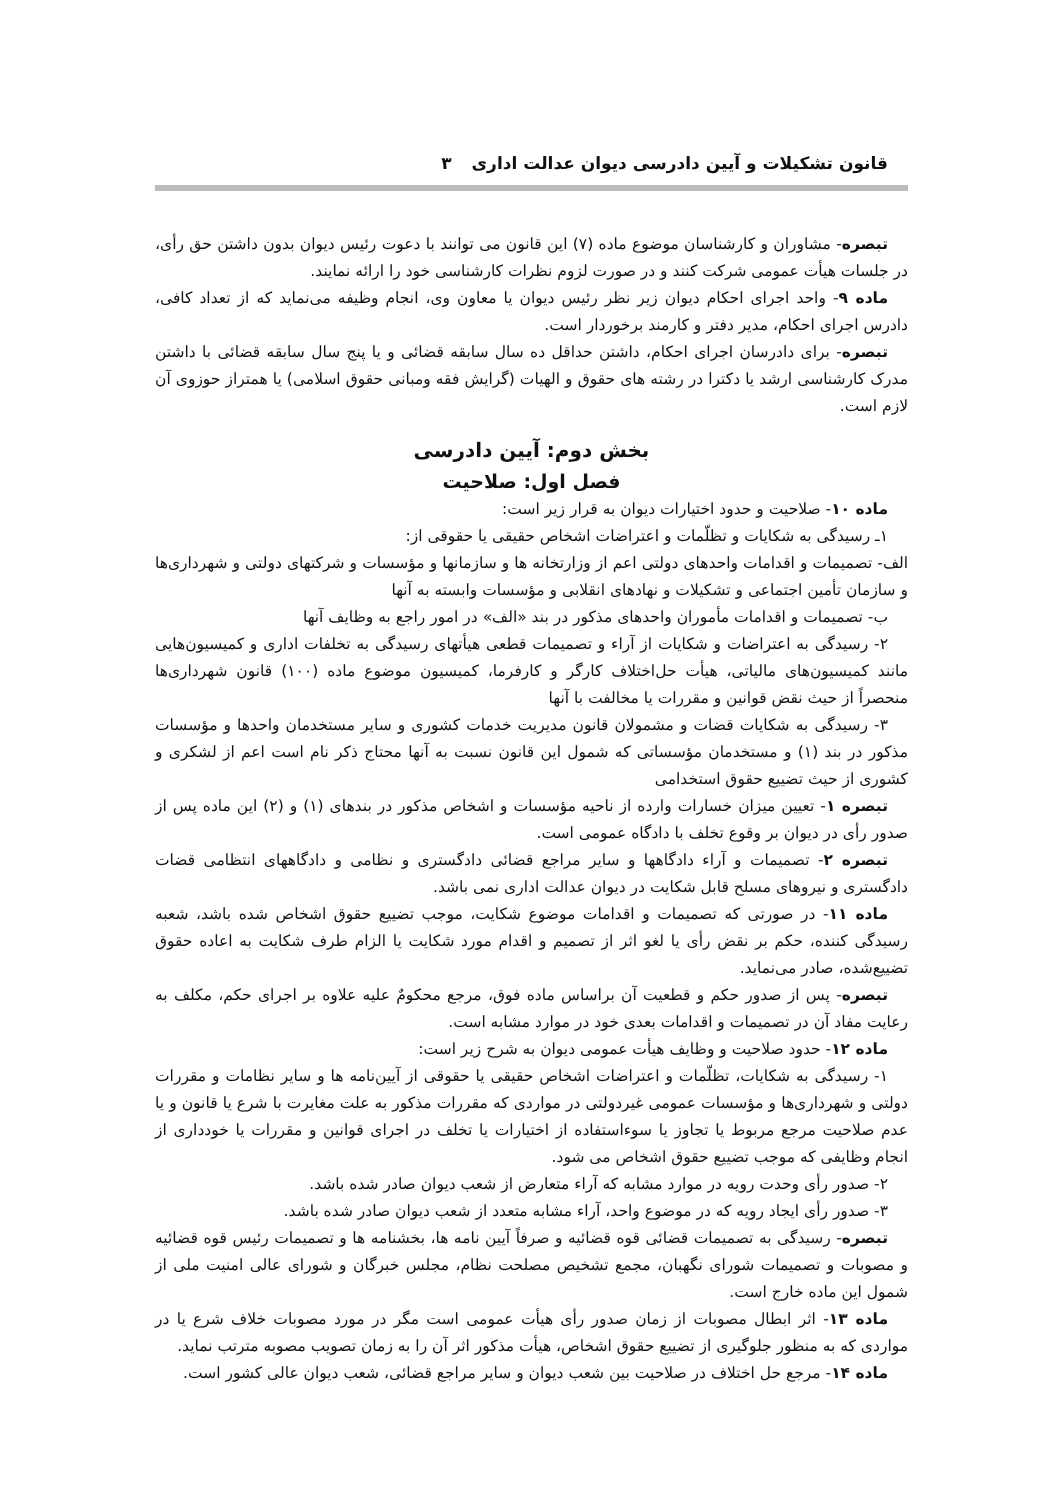قانون تشکیلات و آیین دادرسی دیوان عدالت اداری ۳
تبصره- مشاوران و کارشناسان موضوع ماده (۷) این قانون می توانند با دعوت رئیس دیوان بدون داشتن حق رأی، در جلسات هیأت عمومی شرکت کنند و در صورت لزوم نظرات کارشناسی خود را ارائه نمایند.
ماده ۹- واحد اجرای احکام دیوان زیر نظر رئیس دیوان یا معاون وی، انجام وظیفه می‌نماید که از تعداد کافی، دادرس اجرای احکام، مدیر دفتر و کارمند برخوردار است.
تبصره- برای دادرسان اجرای احکام، داشتن حداقل ده سال سابقه قضائی و یا پنج سال سابقه قضائی با داشتن مدرک کارشناسی ارشد یا دکترا در رشته های حقوق و الهیات (گرایش فقه ومبانی حقوق اسلامی) یا همتراز حوزوی آن لازم است.
بخش دوم: آیین دادرسی
فصل اول: صلاحیت
ماده ۱۰- صلاحیت و حدود اختیارات دیوان به قرار زیر است:
۱ـ رسیدگی به شکایات و تظلّمات و اعتراضات اشخاص حقیقی یا حقوقی از:
الف- تصمیمات و اقدامات واحدهای دولتی اعم از وزارتخانه ها و سازمانها و مؤسسات و شرکتهای دولتی و شهرداری‌ها و سازمان تأمین اجتماعی و تشکیلات و نهادهای انقلابی و مؤسسات وابسته به آنها
ب- تصمیمات و اقدامات مأموران واحدهای مذکور در بند «الف» در امور راجع به وظایف آنها
۲- رسیدگی به اعتراضات و شکایات از آراء و تصمیمات قطعی هیأتهای رسیدگی به تخلفات اداری و کمیسیون‌هایی مانند کمیسیون‌های مالیاتی، هیأت حل‌اختلاف کارگر و کارفرما، کمیسیون موضوع ماده (۱۰۰) قانون شهرداری‌ها منحصراً از حیث نقض قوانین و مقررات یا مخالفت با آنها
۳- رسیدگی به شکایات قضات و مشمولان قانون مدیریت خدمات کشوری و سایر مستخدمان واحدها و مؤسسات مذکور در بند (۱) و مستخدمان مؤسساتی که شمول این قانون نسبت به آنها محتاج ذکر نام است اعم از لشکری و کشوری از حیث تضییع حقوق استخدامی
تبصره ۱- تعیین میزان خسارات وارده از ناحیه مؤسسات و اشخاص مذکور در بندهای (۱) و (۲) این ماده پس از صدور رأی در دیوان بر وقوع تخلف با دادگاه عمومی است.
تبصره ۲- تصمیمات و آراء دادگاهها و سایر مراجع قضائی دادگستری و نظامی و دادگاههای انتظامی قضات دادگستری و نیروهای مسلح قابل شکایت در دیوان عدالت اداری نمی باشد.
ماده ۱۱- در صورتی که تصمیمات و اقدامات موضوع شکایت، موجب تضییع حقوق اشخاص شده باشد، شعبه رسیدگی کننده، حکم بر نقض رأی یا لغو اثر از تصمیم و اقدام مورد شکایت یا الزام طرف شکایت به اعاده حقوق تضییع‌شده، صادر می‌نماید.
تبصره- پس از صدور حکم و قطعیت آن براساس ماده فوق، مرجع محکومٌ علیه علاوه بر اجرای حکم، مکلف به رعایت مفاد آن در تصمیمات و اقدامات بعدی خود در موارد مشابه است.
ماده ۱۲- حدود صلاحیت و وظایف هیأت عمومی دیوان به شرح زیر است:
۱- رسیدگی به شکایات، تظلّمات و اعتراضات اشخاص حقیقی یا حقوقی از آیین‌نامه ها و سایر نظامات و مقررات دولتی و شهرداری‌ها و مؤسسات عمومی غیردولتی در مواردی که مقررات مذکور به علت مغایرت با شرع یا قانون و یا عدم صلاحیت مرجع مربوط یا تجاوز یا سوءاستفاده از اختیارات یا تخلف در اجرای قوانین و مقررات یا خودداری از انجام وظایفی که موجب تضییع حقوق اشخاص می شود.
۲- صدور رأی وحدت رویه در موارد مشابه که آراء متعارض از شعب دیوان صادر شده باشد.
۳- صدور رأی ایجاد رویه که در موضوع واحد، آراء مشابه متعدد از شعب دیوان صادر شده باشد.
تبصره- رسیدگی به تصمیمات قضائی قوه قضائیه و صرفاً آیین نامه ها، بخشنامه ها و تصمیمات رئیس قوه قضائیه و مصوبات و تصمیمات شورای نگهبان، مجمع تشخیص مصلحت نظام، مجلس خبرگان و شورای عالی امنیت ملی از شمول این ماده خارج است.
ماده ۱۳- اثر ابطال مصوبات از زمان صدور رأی هیأت عمومی است مگر در مورد مصوبات خلاف شرع یا در مواردی که به منظور جلوگیری از تضییع حقوق اشخاص، هیأت مذکور اثر آن را به زمان تصویب مصوبه مترتب نماید.
ماده ۱۴- مرجع حل اختلاف در صلاحیت بین شعب دیوان و سایر مراجع قضائی، شعب دیوان عالی کشور است.